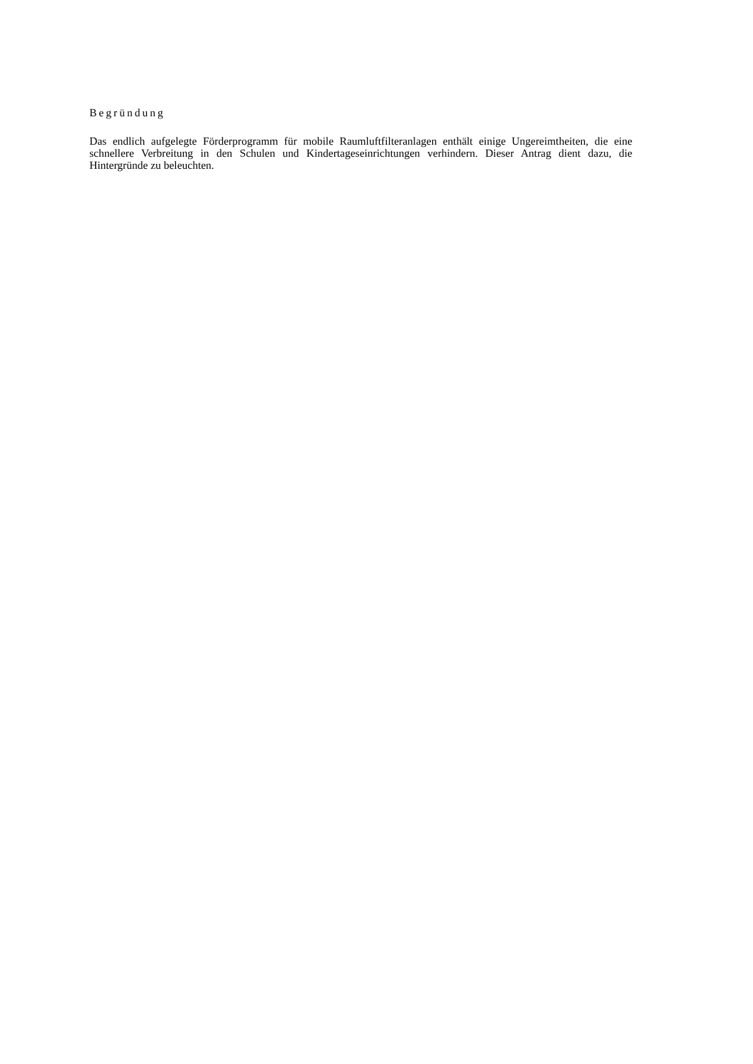Begründung
Das endlich aufgelegte Förderprogramm für mobile Raumluftfilteranlagen enthält einige Ungereimtheiten, die eine schnellere Verbreitung in den Schulen und Kindertageseinrichtungen verhindern. Dieser Antrag dient dazu, die Hintergründe zu beleuchten.